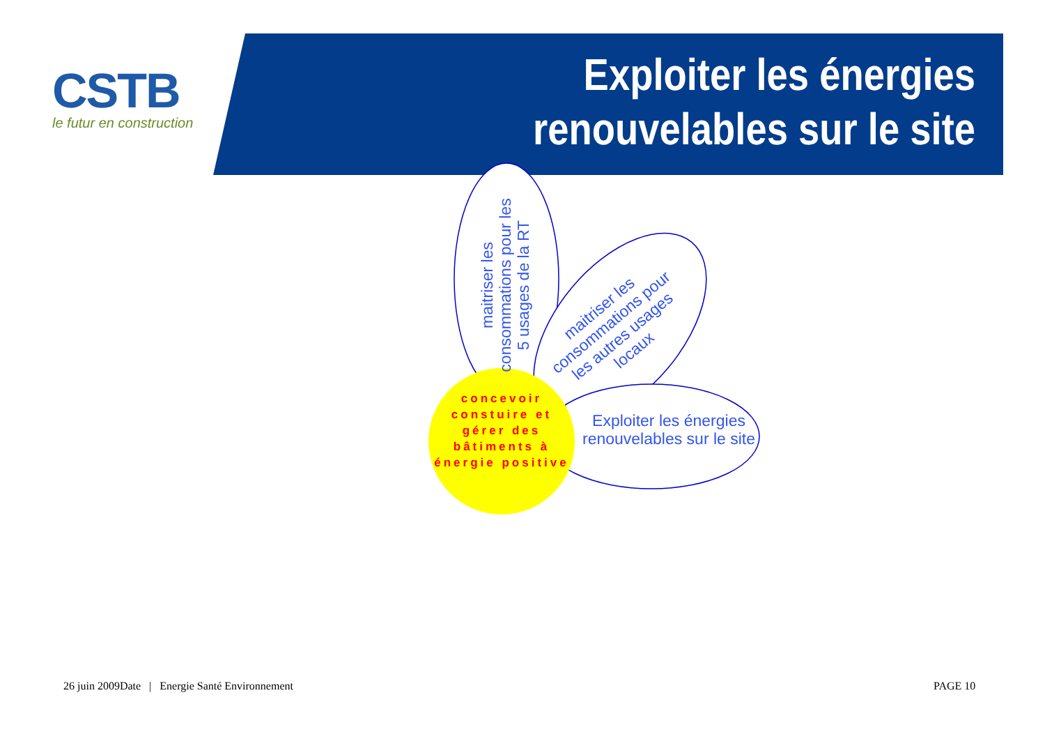CSTB
le futur en construction
Exploiter les énergies renouvelables sur le site
maitriser les consommations pour les 5 usages de la RT
maitriser les consommations pour les autres usages locaux
Exploiter les énergies renouvelables sur le site
concevoir constuire et gérer des bâtiments à énergie positive
26 juin 2009Date | Energie Santé Environnement
PAGE 10